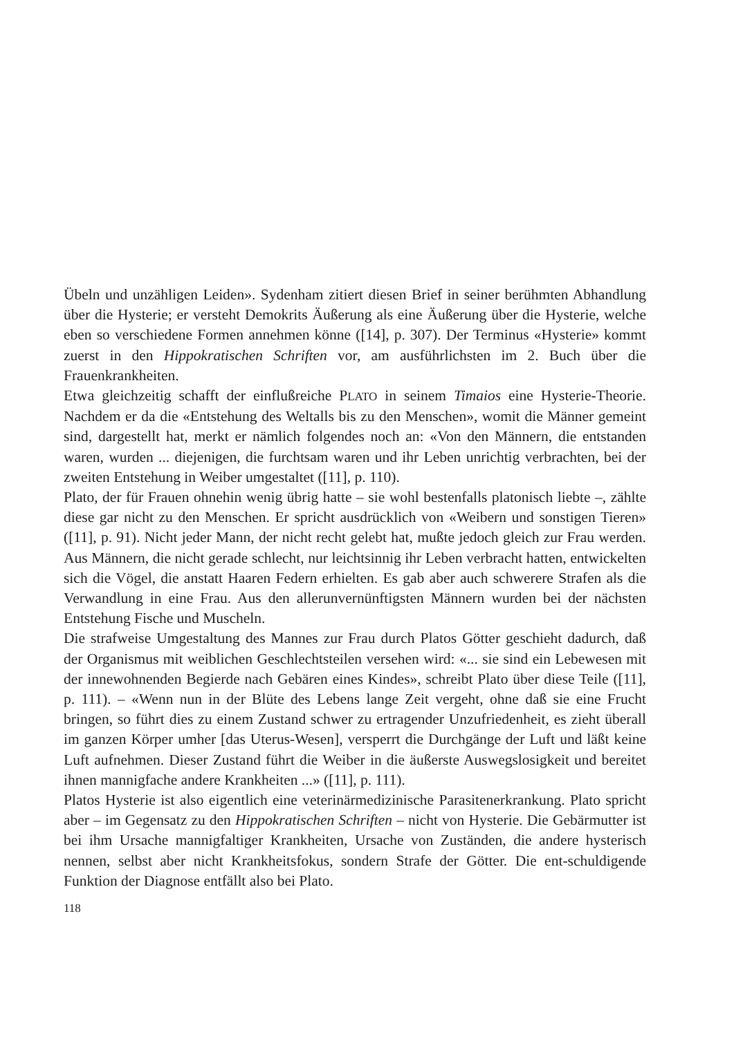Übeln und unzähligen Leiden». Sydenham zitiert diesen Brief in seiner berühmten Abhandlung über die Hysterie; er versteht Demokrits Äußerung als eine Äußerung über die Hysterie, welche eben so verschiedene Formen annehmen könne ([14], p. 307). Der Terminus «Hysterie» kommt zuerst in den Hippokratischen Schriften vor, am ausführlichsten im 2. Buch über die Frauenkrankheiten.
Etwa gleichzeitig schafft der einflußreiche PLATO in seinem Timaios eine Hysterie-Theorie. Nachdem er da die «Entstehung des Weltalls bis zu den Menschen», womit die Männer gemeint sind, dargestellt hat, merkt er nämlich folgendes noch an: «Von den Männern, die entstanden waren, wurden ... diejenigen, die furchtsam waren und ihr Leben unrichtig verbrachten, bei der zweiten Entstehung in Weiber umgestaltet ([11], p. 110).
Plato, der für Frauen ohnehin wenig übrig hatte – sie wohl bestenfalls platonisch liebte –, zählte diese gar nicht zu den Menschen. Er spricht ausdrücklich von «Weibern und sonstigen Tieren» ([11], p. 91). Nicht jeder Mann, der nicht recht gelebt hat, mußte jedoch gleich zur Frau werden. Aus Männern, die nicht gerade schlecht, nur leichtsinnig ihr Leben verbracht hatten, entwickelten sich die Vögel, die anstatt Haaren Federn erhielten. Es gab aber auch schwerere Strafen als die Verwandlung in eine Frau. Aus den allerunvernünftigsten Männern wurden bei der nächsten Entstehung Fische und Muscheln.
Die strafweise Umgestaltung des Mannes zur Frau durch Platos Götter geschieht dadurch, daß der Organismus mit weiblichen Geschlechtsteilen versehen wird: «... sie sind ein Lebewesen mit der innewohnenden Begierde nach Gebären eines Kindes», schreibt Plato über diese Teile ([11], p. 111). – «Wenn nun in der Blüte des Lebens lange Zeit vergeht, ohne daß sie eine Frucht bringen, so führt dies zu einem Zustand schwer zu ertragender Unzufriedenheit, es zieht überall im ganzen Körper umher [das Uterus-Wesen], versperrt die Durchgänge der Luft und läßt keine Luft aufnehmen. Dieser Zustand führt die Weiber in die äußerste Auswegslosigkeit und bereitet ihnen mannigfache andere Krankheiten ...» ([11], p. 111).
Platos Hysterie ist also eigentlich eine veterinärmedizinische Parasitenerkrankung. Plato spricht aber – im Gegensatz zu den Hippokratischen Schriften – nicht von Hysterie. Die Gebärmutter ist bei ihm Ursache mannigfaltiger Krankheiten, Ursache von Zuständen, die andere hysterisch nennen, selbst aber nicht Krankheitsfokus, sondern Strafe der Götter. Die ent-schuldigende Funktion der Diagnose entfällt also bei Plato.
118